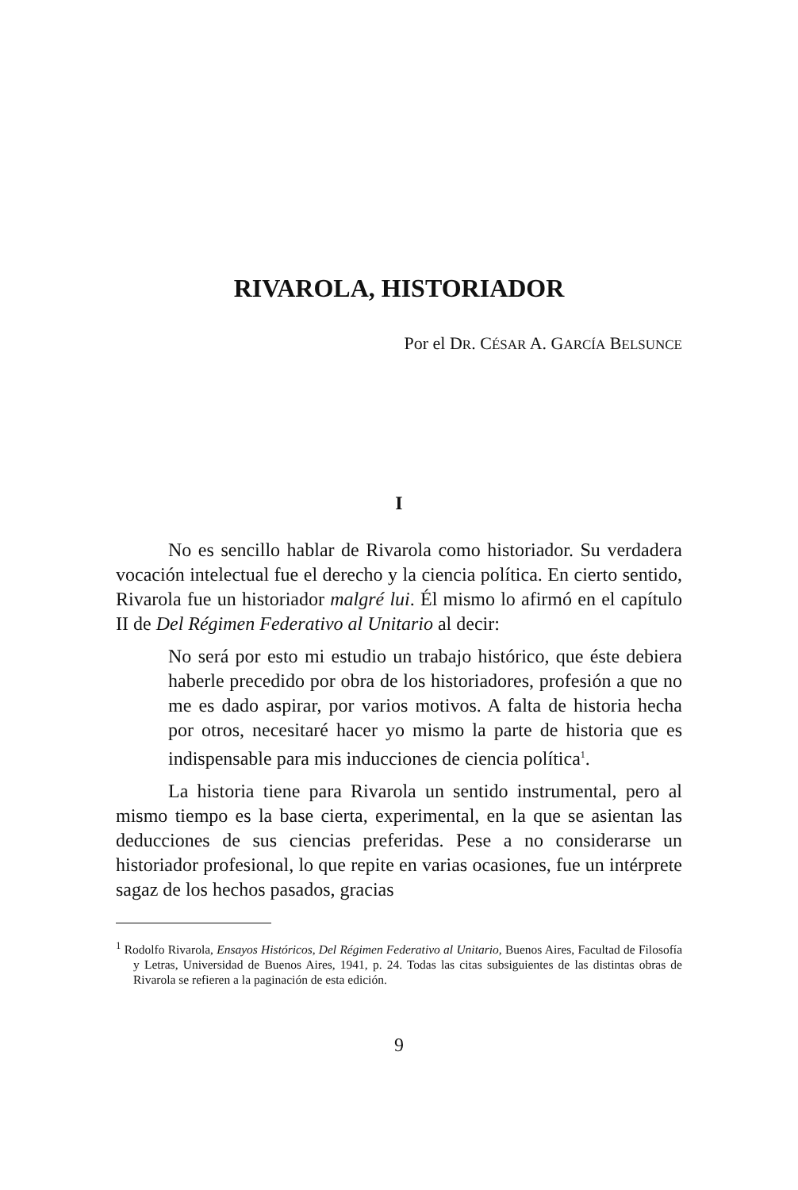RIVAROLA, HISTORIADOR
Por el DR. CÉSAR A. GARCÍA BELSUNCE
I
No es sencillo hablar de Rivarola como historiador. Su verdadera vocación intelectual fue el derecho y la ciencia política. En cierto sentido, Rivarola fue un historiador malgré lui. Él mismo lo afirmó en el capítulo II de Del Régimen Federativo al Unitario al decir:
No será por esto mi estudio un trabajo histórico, que éste debiera haberle precedido por obra de los historiadores, profesión a que no me es dado aspirar, por varios motivos. A falta de historia hecha por otros, necesitaré hacer yo mismo la parte de historia que es indispensable para mis inducciones de ciencia política<sup>1</sup>.
La historia tiene para Rivarola un sentido instrumental, pero al mismo tiempo es la base cierta, experimental, en la que se asientan las deducciones de sus ciencias preferidas. Pese a no considerarse un historiador profesional, lo que repite en varias ocasiones, fue un intérprete sagaz de los hechos pasados, gracias
<sup>1</sup> Rodolfo Rivarola, Ensayos Históricos, Del Régimen Federativo al Unitario, Buenos Aires, Facultad de Filosofía y Letras, Universidad de Buenos Aires, 1941, p. 24. Todas las citas subsiguientes de las distintas obras de Rivarola se refieren a la paginación de esta edición.
9